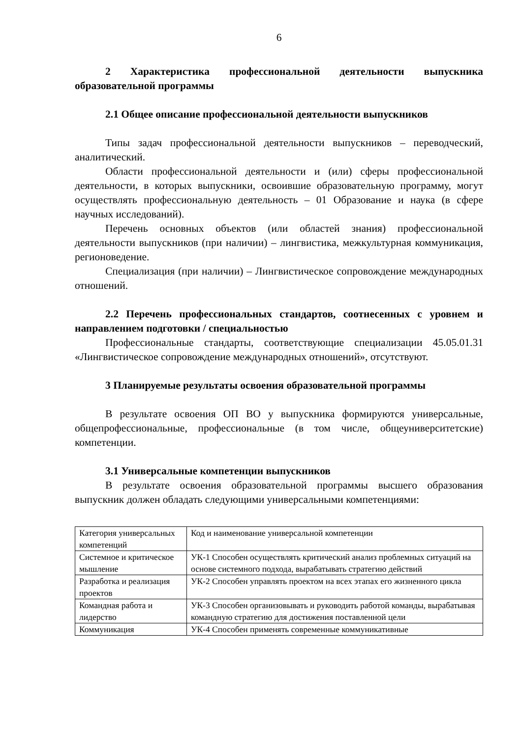6
2 Характеристика профессиональной деятельности выпускника образовательной программы
2.1 Общее описание профессиональной деятельности выпускников
Типы задач профессиональной деятельности выпускников – переводческий, аналитический.
Области профессиональной деятельности и (или) сферы профессиональной деятельности, в которых выпускники, освоившие образовательную программу, могут осуществлять профессиональную деятельность – 01 Образование и наука (в сфере научных исследований).
Перечень основных объектов (или областей знания) профессиональной деятельности выпускников (при наличии) – лингвистика, межкультурная коммуникация, регионоведение.
Специализация (при наличии) – Лингвистическое сопровождение международных отношений.
2.2 Перечень профессиональных стандартов, соотнесенных с уровнем и направлением подготовки / специальностью
Профессиональные стандарты, соответствующие специализации 45.05.01.31 «Лингвистическое сопровождение международных отношений», отсутствуют.
3 Планируемые результаты освоения образовательной программы
В результате освоения ОП ВО у выпускника формируются универсальные, общепрофессиональные, профессиональные (в том числе, общеуниверситетские) компетенции.
3.1 Универсальные компетенции выпускников
В результате освоения образовательной программы высшего образования выпускник должен обладать следующими универсальными компетенциями:
| Категория универсальных компетенций | Код и наименование универсальной компетенции |
| Системное и критическое мышление | УК-1 Способен осуществлять критический анализ проблемных ситуаций на основе системного подхода, вырабатывать стратегию действий |
| Разработка и реализация проектов | УК-2 Способен управлять проектом на всех этапах его жизненного цикла |
| Командная работа и лидерство | УК-3 Способен организовывать и руководить работой команды, вырабатывая командную стратегию для достижения поставленной цели |
| Коммуникация | УК-4 Способен применять современные коммуникативные |